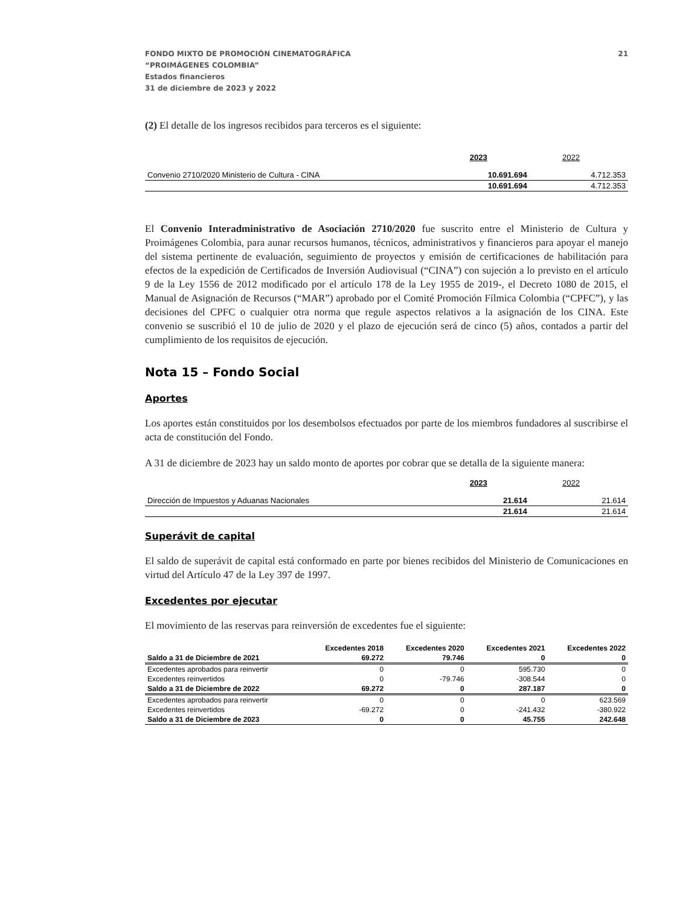FONDO MIXTO DE PROMOCIÓN CINEMATOGRÁFICA
“PROIMÁGENES COLOMBIA”
Estados financieros
31 de diciembre de 2023 y 2022
21
(2) El detalle de los ingresos recibidos para terceros es el siguiente:
| | 2023 | 2022 |
| Convenio 2710/2020 Ministerio de Cultura - CINA | 10.691.694 | 4.712.353 |
| | 10.691.694 | 4.712.353 |
El Convenio Interadministrativo de Asociación 2710/2020 fue suscrito entre el Ministerio de Cultura y Proimágenes Colombia, para aunar recursos humanos, técnicos, administrativos y financieros para apoyar el manejo del sistema pertinente de evaluación, seguimiento de proyectos y emisión de certificaciones de habilitación para efectos de la expedición de Certificados de Inversión Audiovisual (“CINA”) con sujeción a lo previsto en el artículo 9 de la Ley 1556 de 2012 modificado por el artículo 178 de la Ley 1955 de 2019-, el Decreto 1080 de 2015, el Manual de Asignación de Recursos (“MAR”) aprobado por el Comité Promoción Fílmica Colombia (“CPFC”), y las decisiones del CPFC o cualquier otra norma que regule aspectos relativos a la asignación de los CINA. Este convenio se suscribió el 10 de julio de 2020 y el plazo de ejecución será de cinco (5) años, contados a partir del cumplimiento de los requisitos de ejecución.
Nota 15 – Fondo Social
Aportes
Los aportes están constituidos por los desembolsos efectuados por parte de los miembros fundadores al suscribirse el acta de constitución del Fondo.
A 31 de diciembre de 2023 hay un saldo monto de aportes por cobrar que se detalla de la siguiente manera:
| | 2023 | 2022 |
| Dirección de Impuestos y Aduanas Nacionales | 21.614 | 21.614 |
| | 21.614 | 21.614 |
Superávit de capital
El saldo de superávit de capital está conformado en parte por bienes recibidos del Ministerio de Comunicaciones en virtud del Artículo 47 de la Ley 397 de 1997.
Excedentes por ejecutar
El movimiento de las reservas para reinversión de excedentes fue el siguiente:
| | Excedentes 2018 | Excedentes 2020 | Excedentes 2021 | Excedentes 2022 |
| --- | --- | --- | --- | --- |
| Saldo a 31 de Diciembre de 2021 | 69.272 | 79.746 | 0 | 0 |
| Excedentes aprobados para reinvertir | 0 | 0 | 595.730 | 0 |
| Excedentes reinvertidos | 0 | -79.746 | -308.544 | 0 |
| Saldo a 31 de Diciembre de 2022 | 69.272 | 0 | 287.187 | 0 |
| Excedentes aprobados para reinvertir | 0 | 0 | 0 | 623.569 |
| Excedentes reinvertidos | -69.272 | 0 | -241.432 | -380.922 |
| Saldo a 31 de Diciembre de 2023 | 0 | 0 | 45.755 | 242.648 |